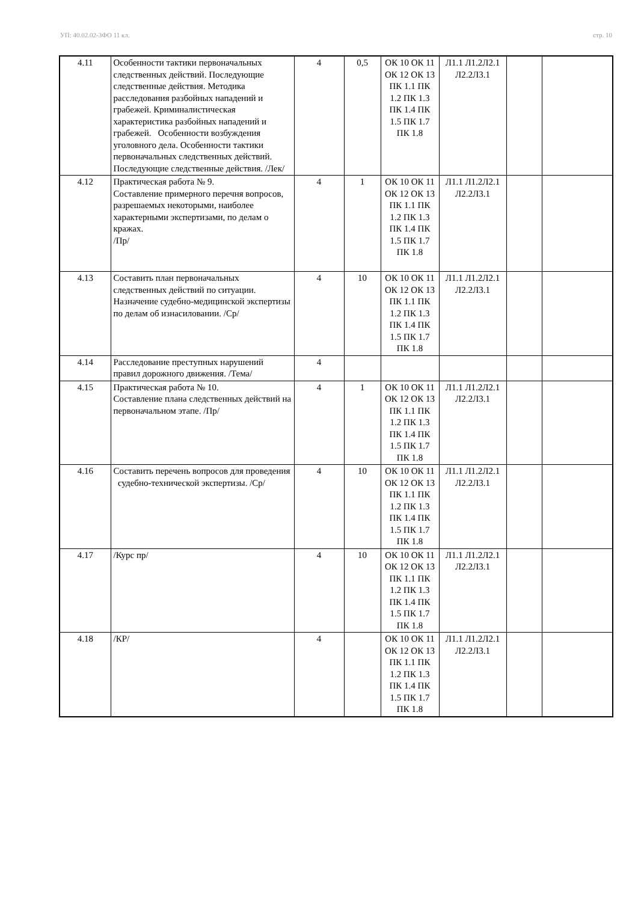УП: 40.02.02-3ФО 11 кл. стр. 10
| 4.11 | Особенности тактики первоначальных следственных действий. Последующие следственные действия. Методика расследования разбойных нападений и грабежей. Криминалистическая характеристика разбойных нападений и грабежей. Особенности возбуждения уголовного дела. Особенности тактики первоначальных следственных действий. Последующие следственные действия. /Лек/ | 4 | 0,5 | ОК 10 ОК 11 ОК 12 ОК 13 ПК 1.1 ПК 1.2 ПК 1.3 ПК 1.4 ПК 1.5 ПК 1.7 ПК 1.8 | Л1.1 Л1.2Л2.1 Л2.2Л3.1 | | |
| 4.12 | Практическая работа № 9. Составление примерного перечня вопросов, разрешаемых некоторыми, наиболее характерными экспертизами, по делам о кражах. /Пр/ | 4 | 1 | ОК 10 ОК 11 ОК 12 ОК 13 ПК 1.1 ПК 1.2 ПК 1.3 ПК 1.4 ПК 1.5 ПК 1.7 ПК 1.8 | Л1.1 Л1.2Л2.1 Л2.2Л3.1 | | |
| 4.13 | Составить план первоначальных следственных действий по ситуации. Назначение судебно-медицинской экспертизы по делам об изнасиловании. /Ср/ | 4 | 10 | ОК 10 ОК 11 ОК 12 ОК 13 ПК 1.1 ПК 1.2 ПК 1.3 ПК 1.4 ПК 1.5 ПК 1.7 ПК 1.8 | Л1.1 Л1.2Л2.1 Л2.2Л3.1 | | |
| 4.14 | Расследование преступных нарушений правил дорожного движения. /Тема/ | 4 | | | | | |
| 4.15 | Практическая работа № 10. Составление плана следственных действий на первоначальном этапе. /Пр/ | 4 | 1 | ОК 10 ОК 11 ОК 12 ОК 13 ПК 1.1 ПК 1.2 ПК 1.3 ПК 1.4 ПК 1.5 ПК 1.7 ПК 1.8 | Л1.1 Л1.2Л2.1 Л2.2Л3.1 | | |
| 4.16 | Составить перечень вопросов для проведения судебно-технической экспертизы. /Ср/ | 4 | 10 | ОК 10 ОК 11 ОК 12 ОК 13 ПК 1.1 ПК 1.2 ПК 1.3 ПК 1.4 ПК 1.5 ПК 1.7 ПК 1.8 | Л1.1 Л1.2Л2.1 Л2.2Л3.1 | | |
| 4.17 | /Курс пр/ | 4 | 10 | ОК 10 ОК 11 ОК 12 ОК 13 ПК 1.1 ПК 1.2 ПК 1.3 ПК 1.4 ПК 1.5 ПК 1.7 ПК 1.8 | Л1.1 Л1.2Л2.1 Л2.2Л3.1 | | |
| 4.18 | /КР/ | 4 | | ОК 10 ОК 11 ОК 12 ОК 13 ПК 1.1 ПК 1.2 ПК 1.3 ПК 1.4 ПК 1.5 ПК 1.7 ПК 1.8 | Л1.1 Л1.2Л2.1 Л2.2Л3.1 | | |